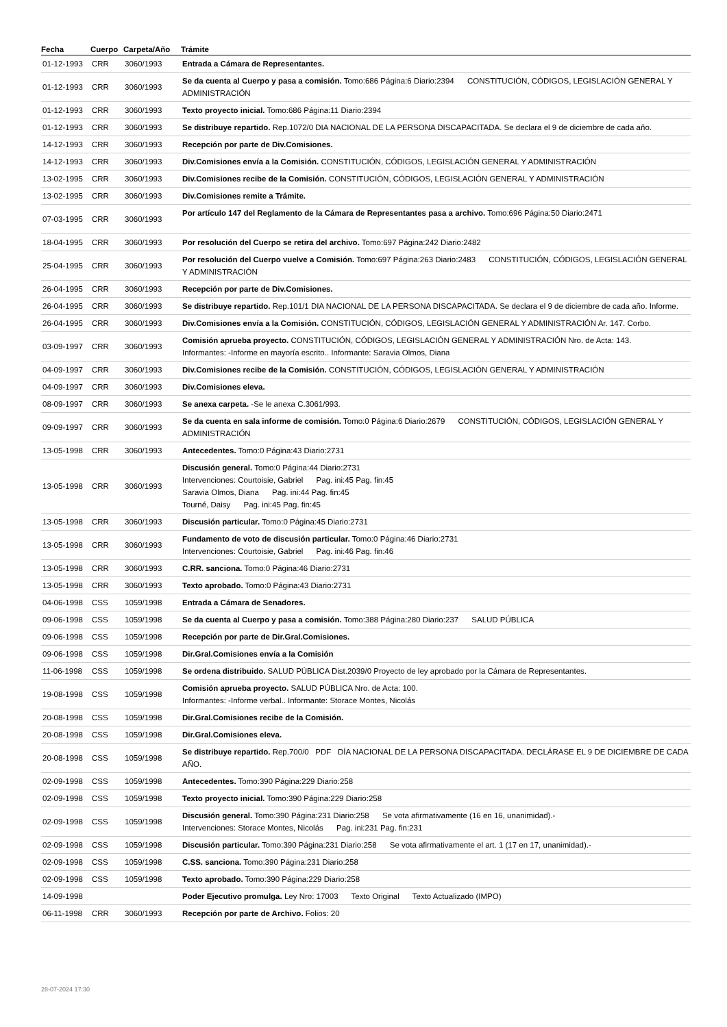| Fecha | Cuerpo | Carpeta/Año | Trámite |
| --- | --- | --- | --- |
| 01-12-1993 | CRR | 3060/1993 | Entrada a Cámara de Representantes. |
| 01-12-1993 | CRR | 3060/1993 | Se da cuenta al Cuerpo y pasa a comisión. Tomo:686 Página:6 Diario:2394 CONSTITUCIÓN, CÓDIGOS, LEGISLACIÓN GENERAL Y ADMINISTRACIÓN |
| 01-12-1993 | CRR | 3060/1993 | Texto proyecto inicial. Tomo:686 Página:11 Diario:2394 |
| 01-12-1993 | CRR | 3060/1993 | Se distribuye repartido. Rep.1072/0 DIA NACIONAL DE LA PERSONA DISCAPACITADA. Se declara el 9 de diciembre de cada año. |
| 14-12-1993 | CRR | 3060/1993 | Recepción por parte de Div.Comisiones. |
| 14-12-1993 | CRR | 3060/1993 | Div.Comisiones envía a la Comisión. CONSTITUCIÓN, CÓDIGOS, LEGISLACIÓN GENERAL Y ADMINISTRACIÓN |
| 13-02-1995 | CRR | 3060/1993 | Div.Comisiones recibe de la Comisión. CONSTITUCIÓN, CÓDIGOS, LEGISLACIÓN GENERAL Y ADMINISTRACIÓN |
| 13-02-1995 | CRR | 3060/1993 | Div.Comisiones remite a Trámite. |
| 07-03-1995 | CRR | 3060/1993 | Por artículo 147 del Reglamento de la Cámara de Representantes pasa a archivo. Tomo:696 Página:50 Diario:2471 |
| 18-04-1995 | CRR | 3060/1993 | Por resolución del Cuerpo se retira del archivo. Tomo:697 Página:242 Diario:2482 |
| 25-04-1995 | CRR | 3060/1993 | Por resolución del Cuerpo vuelve a Comisión. Tomo:697 Página:263 Diario:2483 CONSTITUCIÓN, CÓDIGOS, LEGISLACIÓN GENERAL Y ADMINISTRACIÓN |
| 26-04-1995 | CRR | 3060/1993 | Recepción por parte de Div.Comisiones. |
| 26-04-1995 | CRR | 3060/1993 | Se distribuye repartido. Rep.101/1 DIA NACIONAL DE LA PERSONA DISCAPACITADA. Se declara el 9 de diciembre de cada año. Informe. |
| 26-04-1995 | CRR | 3060/1993 | Div.Comisiones envía a la Comisión. CONSTITUCIÓN, CÓDIGOS, LEGISLACIÓN GENERAL Y ADMINISTRACIÓN Ar. 147. Corbo. |
| 03-09-1997 | CRR | 3060/1993 | Comisión aprueba proyecto. CONSTITUCIÓN, CÓDIGOS, LEGISLACIÓN GENERAL Y ADMINISTRACIÓN Nro. de Acta: 143. Informantes: -Informe en mayoría escrito.. Informante: Saravia Olmos, Diana |
| 04-09-1997 | CRR | 3060/1993 | Div.Comisiones recibe de la Comisión. CONSTITUCIÓN, CÓDIGOS, LEGISLACIÓN GENERAL Y ADMINISTRACIÓN |
| 04-09-1997 | CRR | 3060/1993 | Div.Comisiones eleva. |
| 08-09-1997 | CRR | 3060/1993 | Se anexa carpeta. -Se le anexa C.3061/993. |
| 09-09-1997 | CRR | 3060/1993 | Se da cuenta en sala informe de comisión. Tomo:0 Página:6 Diario:2679 CONSTITUCIÓN, CÓDIGOS, LEGISLACIÓN GENERAL Y ADMINISTRACIÓN |
| 13-05-1998 | CRR | 3060/1993 | Antecedentes. Tomo:0 Página:43 Diario:2731 |
| 13-05-1998 | CRR | 3060/1993 | Discusión general. Tomo:0 Página:44 Diario:2731 Intervenciones: Courtoisie, Gabriel Pag. ini:45 Pag. fin:45 Saravia Olmos, Diana Pag. ini:44 Pag. fin:45 Tourné, Daisy Pag. ini:45 Pag. fin:45 |
| 13-05-1998 | CRR | 3060/1993 | Discusión particular. Tomo:0 Página:45 Diario:2731 |
| 13-05-1998 | CRR | 3060/1993 | Fundamento de voto de discusión particular. Tomo:0 Página:46 Diario:2731 Intervenciones: Courtoisie, Gabriel Pag. ini:46 Pag. fin:46 |
| 13-05-1998 | CRR | 3060/1993 | C.RR. sanciona. Tomo:0 Página:46 Diario:2731 |
| 13-05-1998 | CRR | 3060/1993 | Texto aprobado. Tomo:0 Página:43 Diario:2731 |
| 04-06-1998 | CSS | 1059/1998 | Entrada a Cámara de Senadores. |
| 09-06-1998 | CSS | 1059/1998 | Se da cuenta al Cuerpo y pasa a comisión. Tomo:388 Página:280 Diario:237 SALUD PÚBLICA |
| 09-06-1998 | CSS | 1059/1998 | Recepción por parte de Dir.Gral.Comisiones. |
| 09-06-1998 | CSS | 1059/1998 | Dir.Gral.Comisiones envía a la Comisión |
| 11-06-1998 | CSS | 1059/1998 | Se ordena distribuido. SALUD PÚBLICA Dist.2039/0 Proyecto de ley aprobado por la Cámara de Representantes. |
| 19-08-1998 | CSS | 1059/1998 | Comisión aprueba proyecto. SALUD PÚBLICA Nro. de Acta: 100. Informantes: -Informe verbal.. Informante: Storace Montes, Nicolás |
| 20-08-1998 | CSS | 1059/1998 | Dir.Gral.Comisiones recibe de la Comisión. |
| 20-08-1998 | CSS | 1059/1998 | Dir.Gral.Comisiones eleva. |
| 20-08-1998 | CSS | 1059/1998 | Se distribuye repartido. Rep.700/0 PDF DÍA NACIONAL DE LA PERSONA DISCAPACITADA. DECLÁRASE EL 9 DE DICIEMBRE DE CADA AÑO. |
| 02-09-1998 | CSS | 1059/1998 | Antecedentes. Tomo:390 Página:229 Diario:258 |
| 02-09-1998 | CSS | 1059/1998 | Texto proyecto inicial. Tomo:390 Página:229 Diario:258 |
| 02-09-1998 | CSS | 1059/1998 | Discusión general. Tomo:390 Página:231 Diario:258 Se vota afirmativamente (16 en 16, unanimidad).- Intervenciones: Storace Montes, Nicolás Pag. ini:231 Pag. fin:231 |
| 02-09-1998 | CSS | 1059/1998 | Discusión particular. Tomo:390 Página:231 Diario:258 Se vota afirmativamente el art. 1 (17 en 17, unanimidad).- |
| 02-09-1998 | CSS | 1059/1998 | C.SS. sanciona. Tomo:390 Página:231 Diario:258 |
| 02-09-1998 | CSS | 1059/1998 | Texto aprobado. Tomo:390 Página:229 Diario:258 |
| 14-09-1998 | | | Poder Ejecutivo promulga. Ley Nro: 17003 Texto Original Texto Actualizado (IMPO) |
| 06-11-1998 | CRR | 3060/1993 | Recepción por parte de Archivo. Folios: 20 |
28-07-2024 17:30